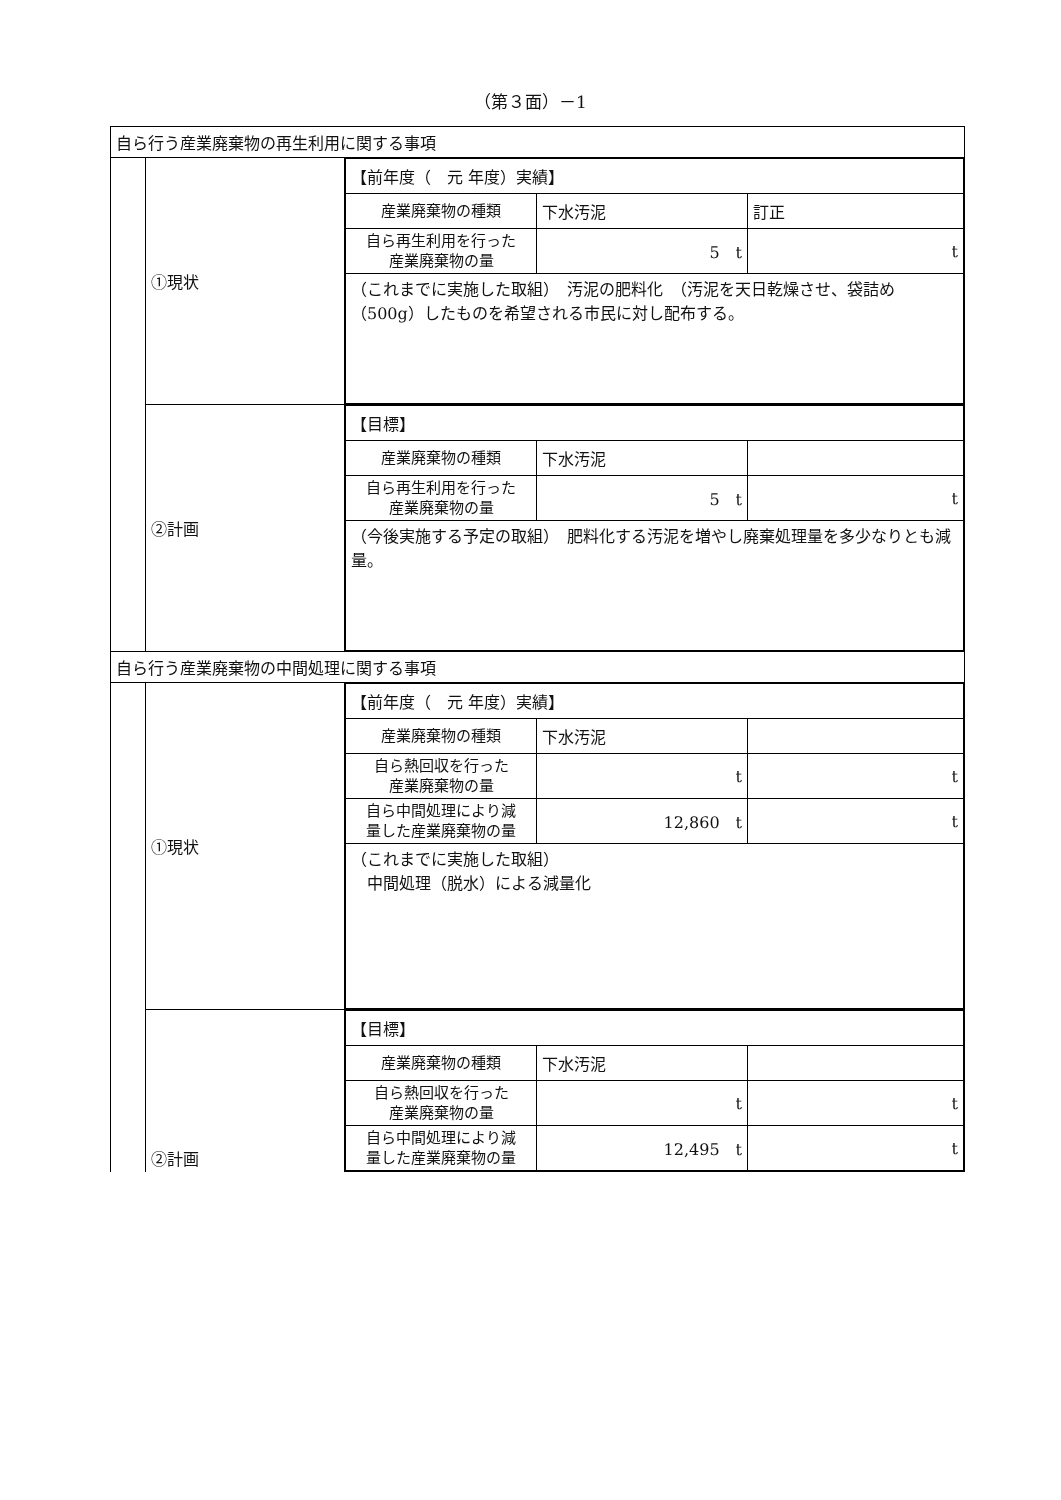（第３面）－1
| 自ら行う産業廃棄物の再生利用に関する事項 | | |
| | ①現状 | / 【前年度（ 元 年度）実績】 / / / / 産業廃棄物の種類 / 下水汚泥 / 訂正 / / 自ら再生利用を行った 産業廃棄物の量 / 5 t / t / / （これまでに実施した取組） 汚泥の肥料化 （汚泥を天日乾燥させ、袋詰め（500g）したものを希望される市民に対し配布する。 / / / |
| | ②計画 | / 【目標】 / / / / 産業廃棄物の種類 / 下水汚泥 / / / 自ら再生利用を行った 産業廃棄物の量 / 5 t / t / / （今後実施する予定の取組） 肥料化する汚泥を増やし廃棄処理量を多少なりとも減量。 / / / |
| 自ら行う産業廃棄物の中間処理に関する事項 | | |
| | ①現状 | / 【前年度（ 元 年度）実績】 / / / / 産業廃棄物の種類 / 下水汚泥 / / / 自ら熱回収を行った 産業廃棄物の量 / t / t / / 自ら中間処理により減 量した産業廃棄物の量 / 12,860 t / t / / （これまでに実施した取組） 中間処理（脱水）による減量化 / / / |
| | ②計画 | / 【目標】 / / / / 産業廃棄物の種類 / 下水汚泥 / / / 自ら熱回収を行った 産業廃棄物の量 / t / t / / 自ら中間処理により減 量した産業廃棄物の量 / 12,495 t / t / |